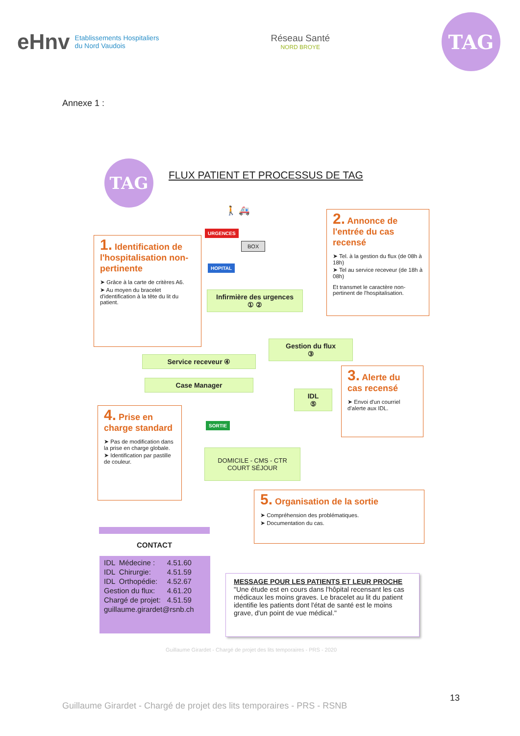eHnv Etablissements Hospitaliers
du Nord Vaudois
Réseau Santé
NORD BROYE
TAG
Annexe 1 :
TAG
FLUX PATIENT ET PROCESSUS DE TAG
🚶 🚑
URGENCES
HOPITAL
BOX
1. Identification de l'hospitalisation non-pertinente
➤ Grâce à la carte de critères A6.
➤ Au moyen du bracelet d'identification à la tête du lit du patient.
2. Annonce de l'entrée du cas recensé
➤ Tel. à la gestion du flux (de 08h à 18h)
➤ Tel au service receveur (de 18h à 08h)
Et transmet le caractère non-pertinent de l'hospitalisation.
Infirmière des urgences
① ②
Gestion du flux
③
Service receveur ④
Case Manager
IDL
⑤
3. Alerte du cas recensé
➤ Envoi d'un courriel d'alerte aux IDL.
4. Prise en charge standard
➤ Pas de modification dans la prise en charge globale.
➤ Identification par pastille de couleur.
SORTIE
DOMICILE - CMS - CTR
COURT SÉJOUR
5. Organisation de la sortie
➤ Compréhension des problématiques.
➤ Documentation du cas.
CONTACT
| IDL | Médecine : | 4.51.60 |
| IDL | Chirurgie: | 4.51.59 |
| IDL | Orthopédie: | 4.52.67 |
| Gestion du flux: | | 4.61.20 |
| Chargé de projet: | | 4.51.59 |
| guillaume.girardet@rsnb.ch | | |
MESSAGE POUR LES PATIENTS ET LEUR PROCHE
"Une étude est en cours dans l'hôpital recensant les cas médicaux les moins graves. Le bracelet au lit du patient identifie les patients dont l'état de santé est le moins grave, d'un point de vue médical."
Guillaume Girardet - Chargé de projet des lits temporaires - PRS - 2020
13
Guillaume Girardet - Chargé de projet des lits temporaires - PRS - RSNB